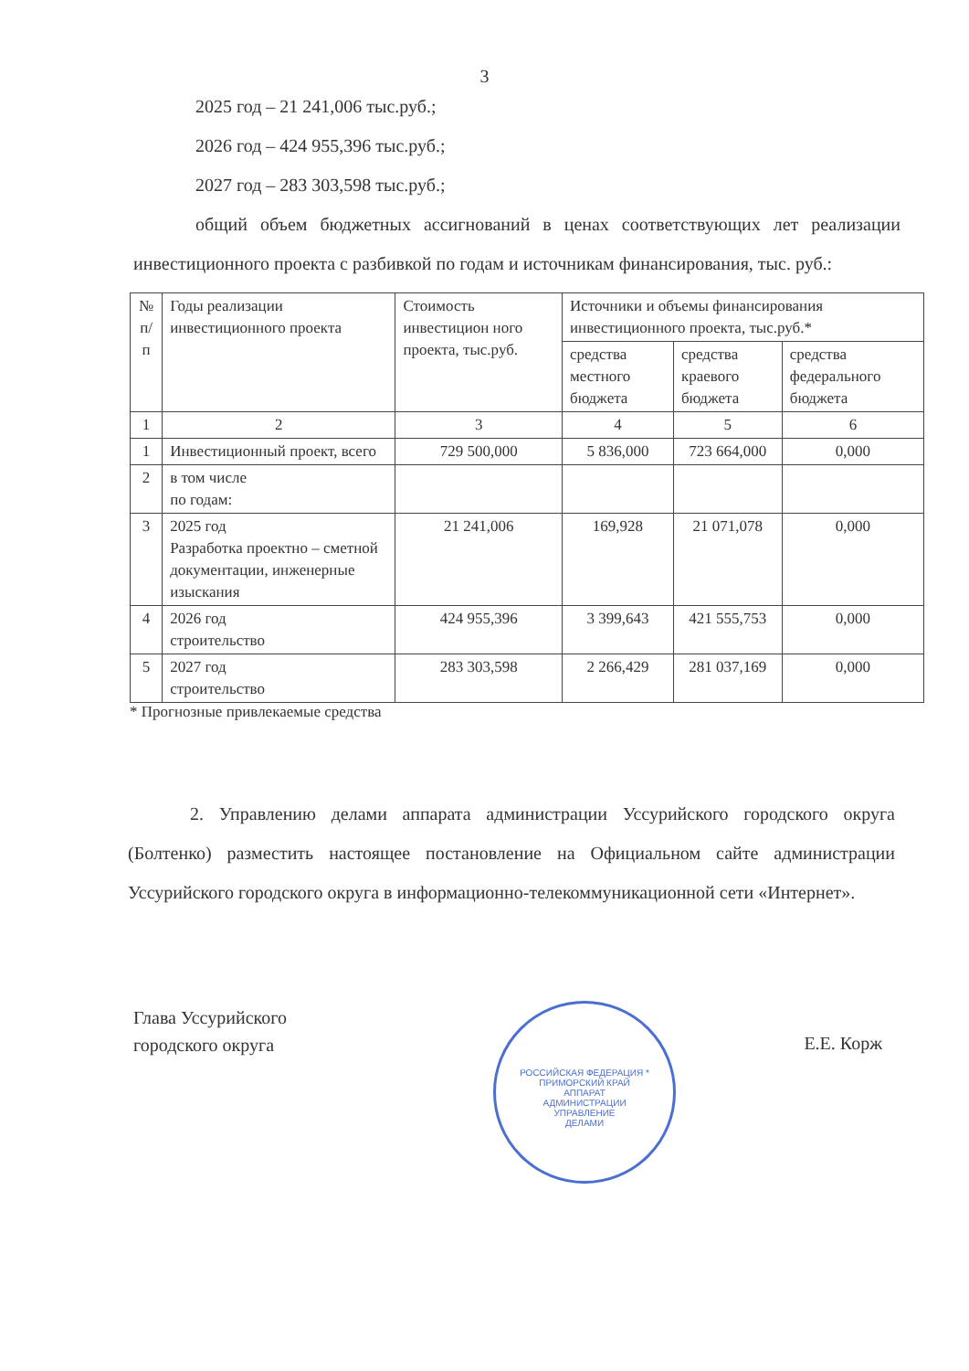3
2025 год – 21 241,006 тыс.руб.;
2026 год – 424 955,396 тыс.руб.;
2027 год – 283 303,598 тыс.руб.;
общий объем бюджетных ассигнований в ценах соответствующих лет реализации инвестиционного проекта с разбивкой по годам и источникам финансирования, тыс. руб.:
| № п/п | Годы реализации инвестиционного проекта | Стоимость инвестицион ного проекта, тыс.руб. | Источники и объемы финансирования инвестиционного проекта, тыс.руб.* | | |
| --- | --- | --- | --- | --- | --- |
| | | | средства местного бюджета | средства краевого бюджета | средства федерального бюджета |
| 1 | 2 | 3 | 4 | 5 | 6 |
| 1 | Инвестиционный проект, всего | 729 500,000 | 5 836,000 | 723 664,000 | 0,000 |
| 2 | в том числе по годам: | | | | |
| 3 | 2025 год Разработка проектно – сметной документации, инженерные изыскания | 21 241,006 | 169,928 | 21 071,078 | 0,000 |
| 4 | 2026 год строительство | 424 955,396 | 3 399,643 | 421 555,753 | 0,000 |
| 5 | 2027 год строительство | 283 303,598 | 2 266,429 | 281 037,169 | 0,000 |
* Прогнозные привлекаемые средства
2. Управлению делами аппарата администрации Уссурийского городского округа (Болтенко) разместить настоящее постановление на Официальном сайте администрации Уссурийского городского округа в информационно-телекоммуникационной сети «Интернет».
Глава Уссурийского
городского округа
Е.Е. Корж
РОССИЙСКАЯ ФЕДЕРАЦИЯ * ПРИМОРСКИЙ КРАЙ
АППАРАТ
АДМИНИСТРАЦИИ
УПРАВЛЕНИЕ
ДЕЛАМИ